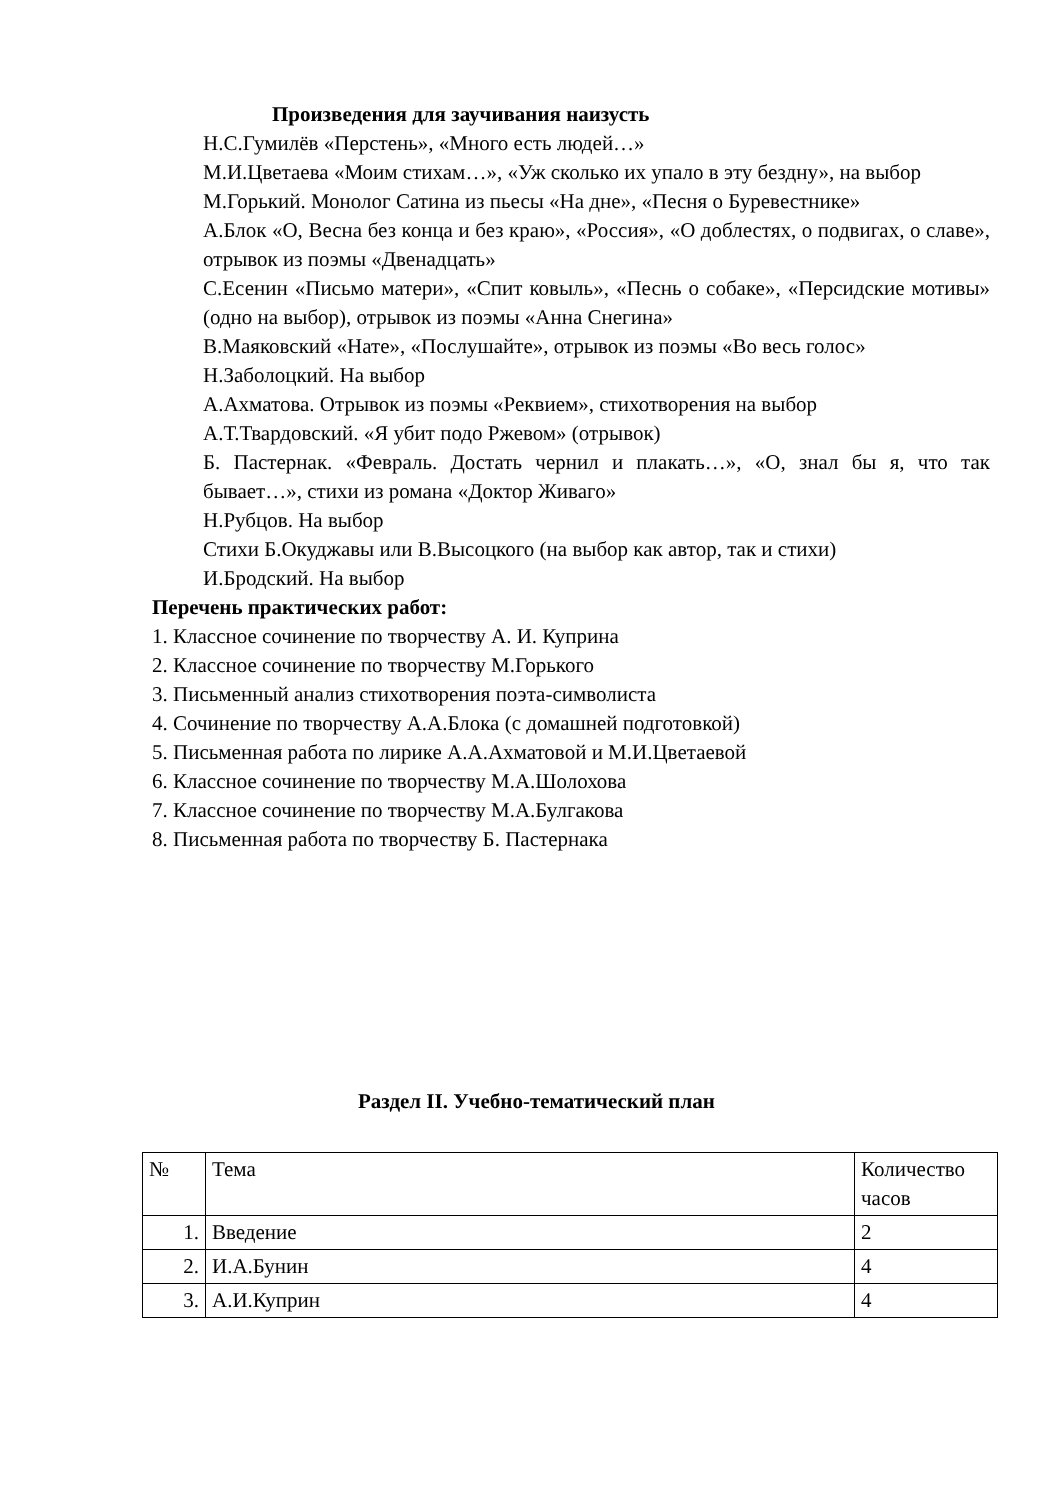Произведения для заучивания наизусть
Н.С.Гумилёв «Перстень», «Много есть людей…»
М.И.Цветаева «Моим стихам…», «Уж сколько их упало в эту бездну», на выбор
М.Горький. Монолог Сатина из пьесы «На дне», «Песня о Буревестнике»
А.Блок «О, Весна без конца и без краю», «Россия», «О доблестях, о подвигах, о славе», отрывок из поэмы «Двенадцать»
С.Есенин «Письмо матери», «Спит ковыль», «Песнь о собаке», «Персидские мотивы» (одно на выбор), отрывок из поэмы «Анна Снегина»
В.Маяковский «Нате», «Послушайте», отрывок из поэмы «Во весь голос»
Н.Заболоцкий. На выбор
А.Ахматова. Отрывок из поэмы «Реквием», стихотворения на выбор
А.Т.Твардовский. «Я убит подо Ржевом» (отрывок)
Б. Пастернак. «Февраль. Достать чернил и плакать…», «О, знал бы я, что так бывает…», стихи из романа «Доктор Живаго»
Н.Рубцов. На выбор
Стихи Б.Окуджавы или В.Высоцкого (на выбор как автор, так и стихи)
И.Бродский. На выбор
Перечень практических работ:
1. Классное сочинение по творчеству А. И. Куприна
2. Классное сочинение по творчеству М.Горького
3. Письменный анализ стихотворения поэта-символиста
4. Сочинение по творчеству А.А.Блока (с домашней подготовкой)
5. Письменная работа по лирике А.А.Ахматовой и М.И.Цветаевой
6. Классное сочинение по творчеству М.А.Шолохова
7. Классное сочинение по творчеству М.А.Булгакова
8. Письменная работа по творчеству Б. Пастернака
Раздел II. Учебно-тематический план
| № | Тема | Количество часов |
| 1. | Введение | 2 |
| 2. | И.А.Бунин | 4 |
| 3. | А.И.Куприн | 4 |